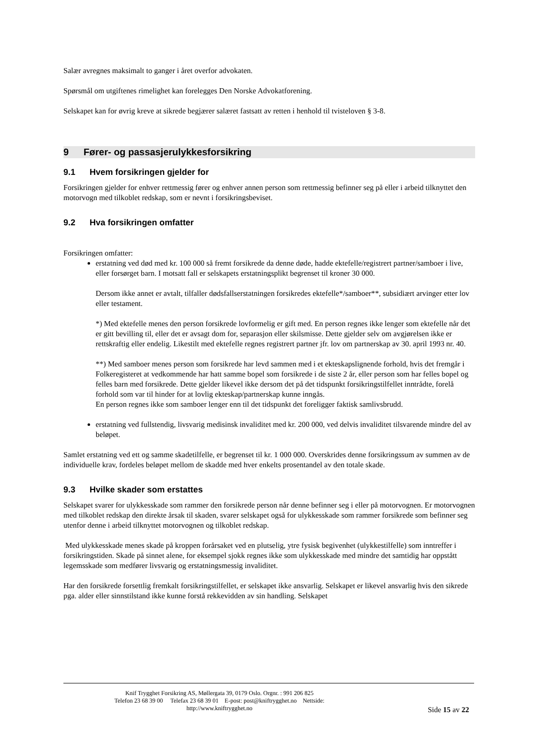Salær avregnes maksimalt to ganger i året overfor advokaten.
Spørsmål om utgiftenes rimelighet kan forelegges Den Norske Advokatforening.
Selskapet kan for øvrig kreve at sikrede begjærer salæret fastsatt av retten i henhold til tvisteloven § 3-8.
9 Fører- og passasjerulykkesforsikring
9.1 Hvem forsikringen gjelder for
Forsikringen gjelder for enhver rettmessig fører og enhver annen person som rettmessig befinner seg på eller i arbeid tilknyttet den motorvogn med tilkoblet redskap, som er nevnt i forsikringsbeviset.
9.2 Hva forsikringen omfatter
Forsikringen omfatter:
erstatning ved død med kr. 100 000 så fremt forsikrede da denne døde, hadde ektefelle/registrert partner/samboer i live, eller forsørget barn. I motsatt fall er selskapets erstatningsplikt begrenset til kroner 30 000.
Dersom ikke annet er avtalt, tilfaller dødsfallserstatningen forsikredes ektefelle*/samboer**, subsidiært arvinger etter lov eller testament.
*) Med ektefelle menes den person forsikrede lovformelig er gift med. En person regnes ikke lenger som ektefelle når det er gitt bevilling til, eller det er avsagt dom for, separasjon eller skilsmisse. Dette gjelder selv om avgjørelsen ikke er rettskraftig eller endelig. Likestilt med ektefelle regnes registrert partner jfr. lov om partnerskap av 30. april 1993 nr. 40.
**) Med samboer menes person som forsikrede har levd sammen med i et ekteskapslignende forhold, hvis det fremgår i Folkeregisteret at vedkommende har hatt samme bopel som forsikrede i de siste 2 år, eller person som har felles bopel og felles barn med forsikrede. Dette gjelder likevel ikke dersom det på det tidspunkt forsikringstilfellet inntrådte, forelå forhold som var til hinder for at lovlig ekteskap/partnerskap kunne inngås.
En person regnes ikke som samboer lenger enn til det tidspunkt det foreligger faktisk samlivsbrudd.
erstatning ved fullstendig, livsvarig medisinsk invaliditet med kr. 200 000, ved delvis invaliditet tilsvarende mindre del av beløpet.
Samlet erstatning ved ett og samme skadetilfelle, er begrenset til kr. 1 000 000. Overskrides denne forsikringssum av summen av de individuelle krav, fordeles beløpet mellom de skadde med hver enkelts prosentandel av den totale skade.
9.3 Hvilke skader som erstattes
Selskapet svarer for ulykkesskade som rammer den forsikrede person når denne befinner seg i eller på motorvognen. Er motorvognen med tilkoblet redskap den direkte årsak til skaden, svarer selskapet også for ulykkesskade som rammer forsikrede som befinner seg utenfor denne i arbeid tilknyttet motorvognen og tilkoblet redskap.
Med ulykkesskade menes skade på kroppen forårsaket ved en plutselig, ytre fysisk begivenhet (ulykkestilfelle) som inntreffer i forsikringstiden. Skade på sinnet alene, for eksempel sjokk regnes ikke som ulykkesskade med mindre det samtidig har oppstått legemsskade som medfører livsvarig og erstatningsmessig invaliditet.
Har den forsikrede forsettlig fremkalt forsikringstilfellet, er selskapet ikke ansvarlig. Selskapet er likevel ansvarlig hvis den sikrede pga. alder eller sinnstilstand ikke kunne forstå rekkevidden av sin handling. Selskapet
Knif Trygghet Forsikring AS, Møllergata 39, 0179 Oslo. Orgnr. : 991 206 825
Telefon 23 68 39 00 Telefax 23 68 39 01 E-post: post@kniftrygghet.no Nettside:
http://www.kniftrygghet.no
Side 15 av 22